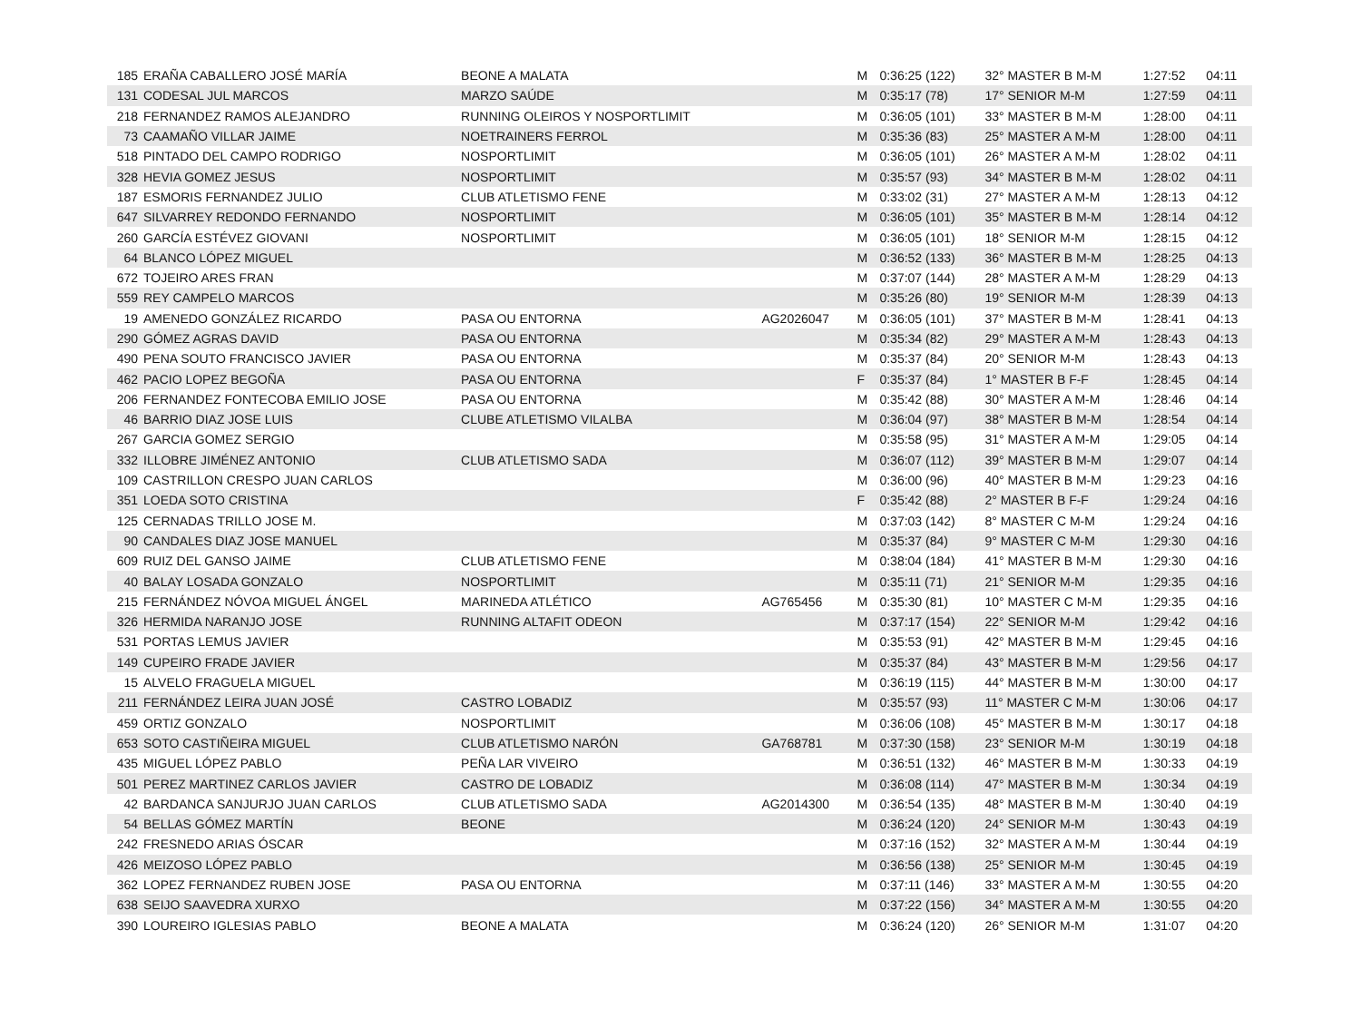| 185 | ERAÑA CABALLERO JOSÉ MARÍA | BEONE A MALATA | | M | 0:36:25 (122) | 32° MASTER B M-M | 1:27:52 | 04:11 |
| 131 | CODESAL JUL MARCOS | MARZO SAÚDE | | M | 0:35:17 (78) | 17° SENIOR M-M | 1:27:59 | 04:11 |
| 218 | FERNANDEZ RAMOS ALEJANDRO | RUNNING OLEIROS Y NOSPORTLIMIT | | M | 0:36:05 (101) | 33° MASTER B M-M | 1:28:00 | 04:11 |
| 73 | CAAMAÑO VILLAR JAIME | NOETRAINERS FERROL | | M | 0:35:36 (83) | 25° MASTER A M-M | 1:28:00 | 04:11 |
| 518 | PINTADO DEL CAMPO RODRIGO | NOSPORTLIMIT | | M | 0:36:05 (101) | 26° MASTER A M-M | 1:28:02 | 04:11 |
| 328 | HEVIA GOMEZ JESUS | NOSPORTLIMIT | | M | 0:35:57 (93) | 34° MASTER B M-M | 1:28:02 | 04:11 |
| 187 | ESMORIS FERNANDEZ JULIO | CLUB ATLETISMO FENE | | M | 0:33:02 (31) | 27° MASTER A M-M | 1:28:13 | 04:12 |
| 647 | SILVARREY REDONDO FERNANDO | NOSPORTLIMIT | | M | 0:36:05 (101) | 35° MASTER B M-M | 1:28:14 | 04:12 |
| 260 | GARCÍA ESTÉVEZ GIOVANI | NOSPORTLIMIT | | M | 0:36:05 (101) | 18° SENIOR M-M | 1:28:15 | 04:12 |
| 64 | BLANCO LÓPEZ MIGUEL | | | M | 0:36:52 (133) | 36° MASTER B M-M | 1:28:25 | 04:13 |
| 672 | TOJEIRO ARES FRAN | | | M | 0:37:07 (144) | 28° MASTER A M-M | 1:28:29 | 04:13 |
| 559 | REY CAMPELO MARCOS | | | M | 0:35:26 (80) | 19° SENIOR M-M | 1:28:39 | 04:13 |
| 19 | AMENEDO GONZÁLEZ RICARDO | PASA OU ENTORNA | AG2026047 | M | 0:36:05 (101) | 37° MASTER B M-M | 1:28:41 | 04:13 |
| 290 | GÓMEZ AGRAS DAVID | PASA OU ENTORNA | | M | 0:35:34 (82) | 29° MASTER A M-M | 1:28:43 | 04:13 |
| 490 | PENA SOUTO FRANCISCO JAVIER | PASA OU ENTORNA | | M | 0:35:37 (84) | 20° SENIOR M-M | 1:28:43 | 04:13 |
| 462 | PACIO LOPEZ BEGOÑA | PASA OU ENTORNA | | F | 0:35:37 (84) | 1° MASTER B F-F | 1:28:45 | 04:14 |
| 206 | FERNANDEZ FONTECOBA EMILIO JOSE | PASA OU ENTORNA | | M | 0:35:42 (88) | 30° MASTER A M-M | 1:28:46 | 04:14 |
| 46 | BARRIO DIAZ JOSE LUIS | CLUBE ATLETISMO VILALBA | | M | 0:36:04 (97) | 38° MASTER B M-M | 1:28:54 | 04:14 |
| 267 | GARCIA GOMEZ SERGIO | | | M | 0:35:58 (95) | 31° MASTER A M-M | 1:29:05 | 04:14 |
| 332 | ILLOBRE JIMÉNEZ ANTONIO | CLUB ATLETISMO SADA | | M | 0:36:07 (112) | 39° MASTER B M-M | 1:29:07 | 04:14 |
| 109 | CASTRILLON CRESPO JUAN CARLOS | | | M | 0:36:00 (96) | 40° MASTER B M-M | 1:29:23 | 04:16 |
| 351 | LOEDA SOTO CRISTINA | | | F | 0:35:42 (88) | 2° MASTER B F-F | 1:29:24 | 04:16 |
| 125 | CERNADAS TRILLO JOSE M. | | | M | 0:37:03 (142) | 8° MASTER C M-M | 1:29:24 | 04:16 |
| 90 | CANDALES DIAZ JOSE MANUEL | | | M | 0:35:37 (84) | 9° MASTER C M-M | 1:29:30 | 04:16 |
| 609 | RUIZ DEL GANSO JAIME | CLUB ATLETISMO FENE | | M | 0:38:04 (184) | 41° MASTER B M-M | 1:29:30 | 04:16 |
| 40 | BALAY LOSADA GONZALO | NOSPORTLIMIT | | M | 0:35:11 (71) | 21° SENIOR M-M | 1:29:35 | 04:16 |
| 215 | FERNÁNDEZ NÓVOA MIGUEL ÁNGEL | MARINEDA ATLÉTICO | AG765456 | M | 0:35:30 (81) | 10° MASTER C M-M | 1:29:35 | 04:16 |
| 326 | HERMIDA NARANJO JOSE | RUNNING ALTAFIT ODEON | | M | 0:37:17 (154) | 22° SENIOR M-M | 1:29:42 | 04:16 |
| 531 | PORTAS LEMUS JAVIER | | | M | 0:35:53 (91) | 42° MASTER B M-M | 1:29:45 | 04:16 |
| 149 | CUPEIRO FRADE JAVIER | | | M | 0:35:37 (84) | 43° MASTER B M-M | 1:29:56 | 04:17 |
| 15 | ALVELO FRAGUELA MIGUEL | | | M | 0:36:19 (115) | 44° MASTER B M-M | 1:30:00 | 04:17 |
| 211 | FERNÁNDEZ LEIRA JUAN JOSÉ | CASTRO LOBADIZ | | M | 0:35:57 (93) | 11° MASTER C M-M | 1:30:06 | 04:17 |
| 459 | ORTIZ GONZALO | NOSPORTLIMIT | | M | 0:36:06 (108) | 45° MASTER B M-M | 1:30:17 | 04:18 |
| 653 | SOTO CASTIÑEIRA MIGUEL | CLUB ATLETISMO NARÓN | GA768781 | M | 0:37:30 (158) | 23° SENIOR M-M | 1:30:19 | 04:18 |
| 435 | MIGUEL LÓPEZ PABLO | PEÑA LAR VIVEIRO | | M | 0:36:51 (132) | 46° MASTER B M-M | 1:30:33 | 04:19 |
| 501 | PEREZ MARTINEZ CARLOS JAVIER | CASTRO DE LOBADIZ | | M | 0:36:08 (114) | 47° MASTER B M-M | 1:30:34 | 04:19 |
| 42 | BARDANCA SANJURJO JUAN CARLOS | CLUB ATLETISMO SADA | AG2014300 | M | 0:36:54 (135) | 48° MASTER B M-M | 1:30:40 | 04:19 |
| 54 | BELLAS GÓMEZ MARTÍN | BEONE | | M | 0:36:24 (120) | 24° SENIOR M-M | 1:30:43 | 04:19 |
| 242 | FRESNEDO ARIAS ÓSCAR | | | M | 0:37:16 (152) | 32° MASTER A M-M | 1:30:44 | 04:19 |
| 426 | MEIZOSO LÓPEZ PABLO | | | M | 0:36:56 (138) | 25° SENIOR M-M | 1:30:45 | 04:19 |
| 362 | LOPEZ FERNANDEZ RUBEN JOSE | PASA OU ENTORNA | | M | 0:37:11 (146) | 33° MASTER A M-M | 1:30:55 | 04:20 |
| 638 | SEIJO SAAVEDRA XURXO | | | M | 0:37:22 (156) | 34° MASTER A M-M | 1:30:55 | 04:20 |
| 390 | LOUREIRO IGLESIAS PABLO | BEONE A MALATA | | M | 0:36:24 (120) | 26° SENIOR M-M | 1:31:07 | 04:20 |